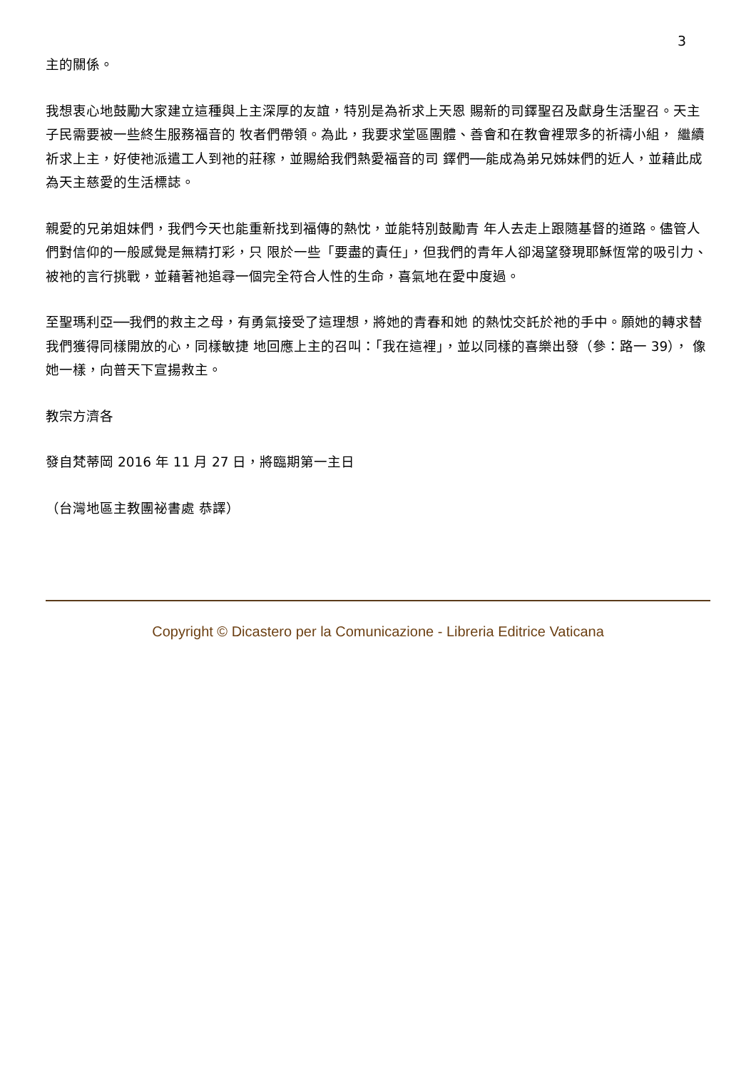3
主的關係。
我想衷心地鼓勵大家建立這種與上主深厚的友誼，特別是為祈求上天恩 賜新的司鐸聖召及獻身生活聖召。天主子民需要被一些終生服務福音的 牧者們帶領。為此，我要求堂區團體、善會和在教會裡眾多的祈禱小組， 繼續祈求上主，好使祂派遣工人到祂的莊稼，並賜給我們熱愛福音的司 鐸們──能成為弟兄姊妹們的近人，並藉此成為天主慈愛的生活標誌。
親愛的兄弟姐妹們，我們今天也能重新找到福傳的熱忱，並能特別鼓勵青 年人去走上跟隨基督的道路。儘管人們對信仰的一般感覺是無精打彩，只 限於一些「要盡的責任」，但我們的青年人卻渴望發現耶穌恆常的吸引力、 被祂的言行挑戰，並藉著祂追尋一個完全符合人性的生命，喜氣地在愛中度過。
至聖瑪利亞──我們的救主之母，有勇氣接受了這理想，將她的青春和她 的熱忱交託於祂的手中。願她的轉求替我們獲得同樣開放的心，同樣敏捷 地回應上主的召叫：「我在這裡」，並以同樣的喜樂出發（參：路一 39）， 像她一樣，向普天下宣揚救主。
教宗方濟各
發自梵蒂岡 2016 年 11 月 27 日，將臨期第一主日
（台灣地區主教團祕書處 恭譯）
Copyright © Dicastero per la Comunicazione - Libreria Editrice Vaticana